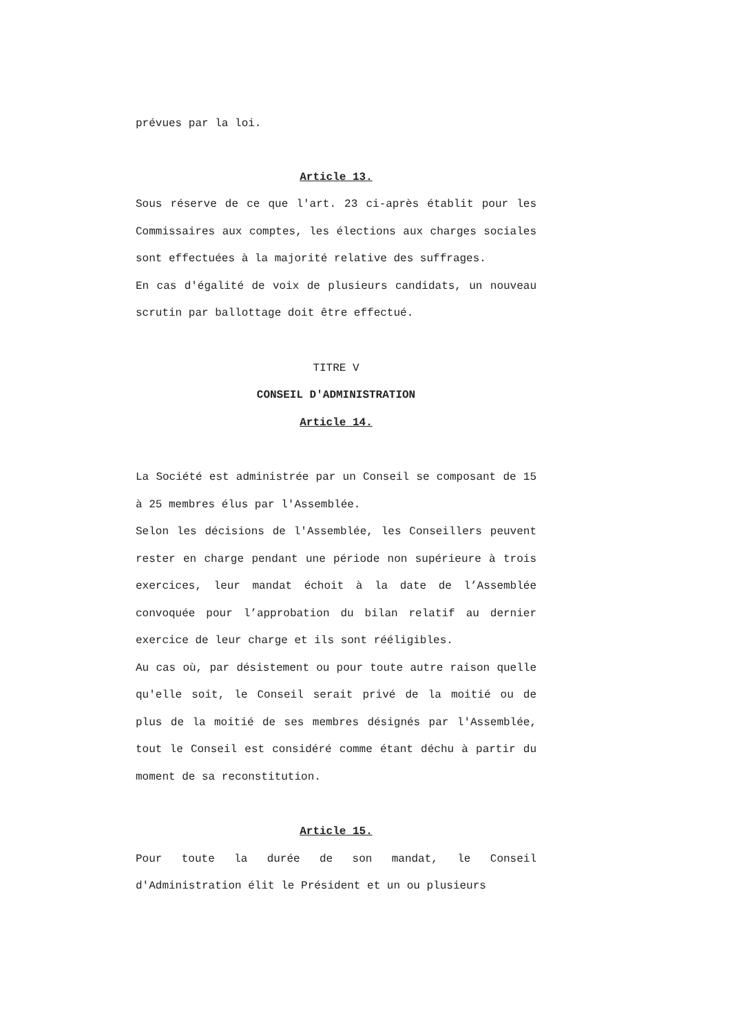prévues par la loi.
Article 13.
Sous réserve de ce que l'art. 23 ci-après établit pour les Commissaires aux comptes, les élections aux charges sociales sont effectuées à la majorité relative des suffrages.
En cas d'égalité de voix de plusieurs candidats, un nouveau scrutin par ballottage doit être effectué.
TITRE V
CONSEIL D'ADMINISTRATION
Article 14.
La Société est administrée par un Conseil se composant de 15 à 25 membres élus par l'Assemblée.
Selon les décisions de l'Assemblée, les Conseillers peuvent rester en charge pendant une période non supérieure à trois exercices, leur mandat échoit à la date de l’Assemblée convoquée pour l’approbation du bilan relatif au dernier exercice de leur charge et ils sont rééligibles.
Au cas où, par désistement ou pour toute autre raison quelle qu'elle soit, le Conseil serait privé de la moitié ou de plus de la moitié de ses membres désignés par l'Assemblée, tout le Conseil est considéré comme étant déchu à partir du moment de sa reconstitution.
Article 15.
Pour toute la durée de son mandat, le Conseil d'Administration élit le Président et un ou plusieurs